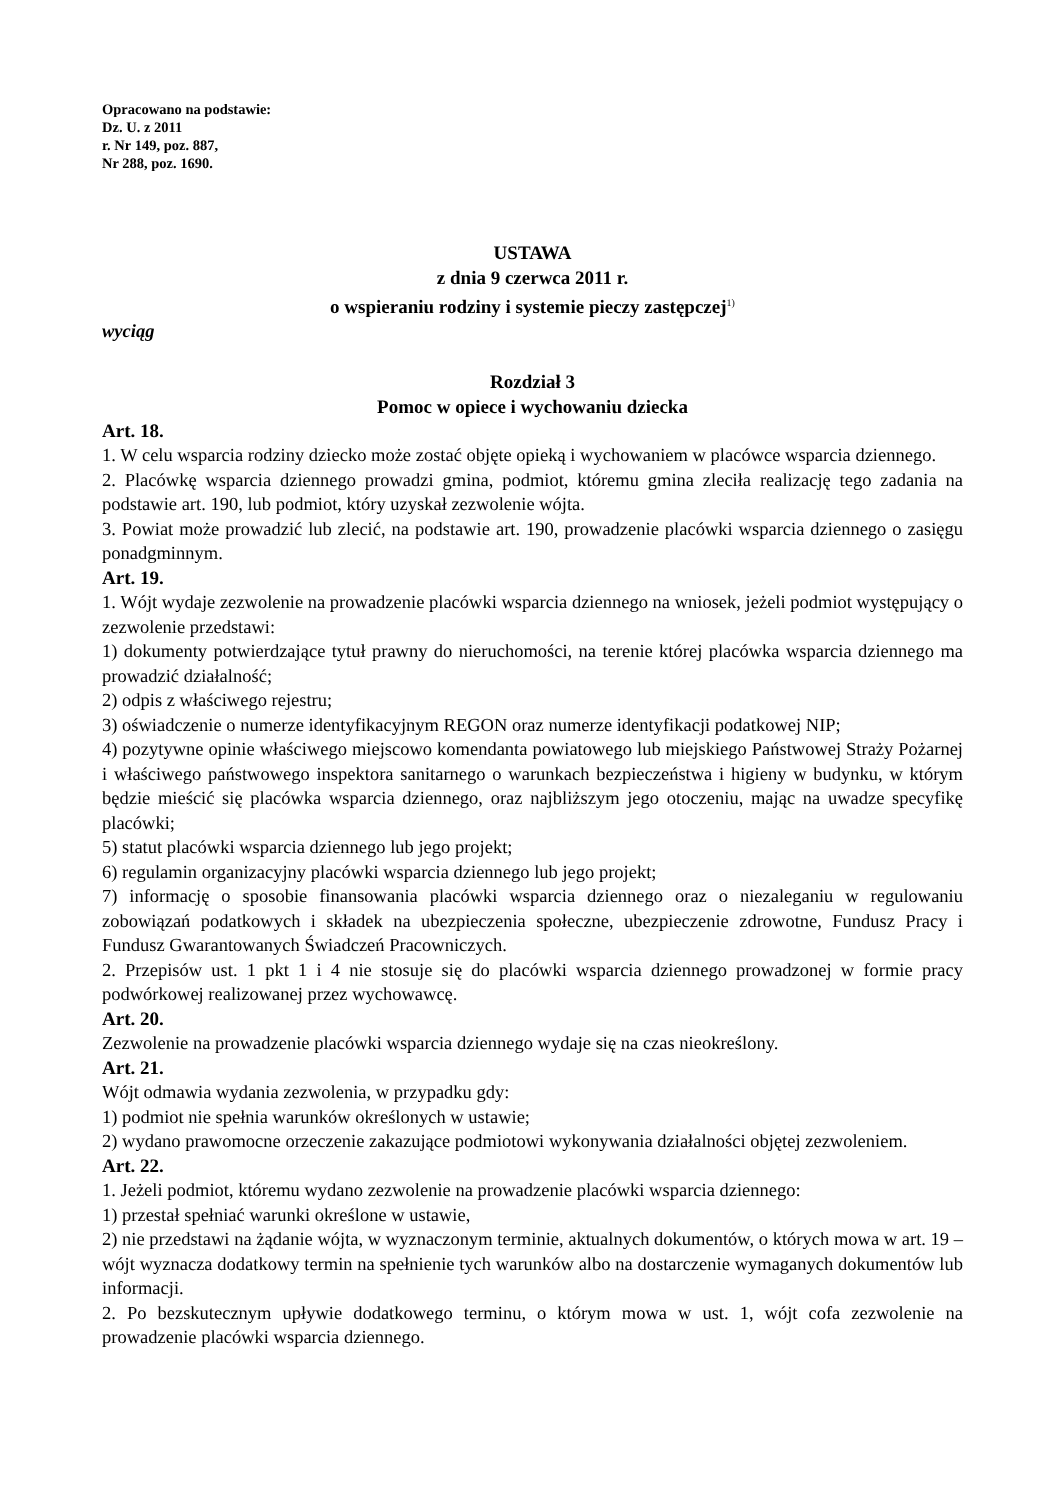Opracowano na podstawie:
Dz. U. z 2011
r. Nr 149, poz. 887,
Nr 288, poz. 1690.
USTAWA
z dnia 9 czerwca 2011 r.
o wspieraniu rodziny i systemie pieczy zastępczej<sup>1)</sup>
wyciąg
Rozdział 3
Pomoc w opiece i wychowaniu dziecka
Art. 18.
1. W celu wsparcia rodziny dziecko może zostać objęte opieką i wychowaniem w placówce wsparcia dziennego.
2. Placówkę wsparcia dziennego prowadzi gmina, podmiot, któremu gmina zleciła realizację tego zadania na podstawie art. 190, lub podmiot, który uzyskał zezwolenie wójta.
3. Powiat może prowadzić lub zlecić, na podstawie art. 190, prowadzenie placówki wsparcia dziennego o zasięgu ponadgminnym.
Art. 19.
1. Wójt wydaje zezwolenie na prowadzenie placówki wsparcia dziennego na wniosek, jeżeli podmiot występujący o zezwolenie przedstawi:
1) dokumenty potwierdzające tytuł prawny do nieruchomości, na terenie której placówka wsparcia dziennego ma prowadzić działalność;
2) odpis z właściwego rejestru;
3) oświadczenie o numerze identyfikacyjnym REGON oraz numerze identyfikacji podatkowej NIP;
4) pozytywne opinie właściwego miejscowo komendanta powiatowego lub miejskiego Państwowej Straży Pożarnej i właściwego państwowego inspektora sanitarnego o warunkach bezpieczeństwa i higieny w budynku, w którym będzie mieścić się placówka wsparcia dziennego, oraz najbliższym jego otoczeniu, mając na uwadze specyfikę placówki;
5) statut placówki wsparcia dziennego lub jego projekt;
6) regulamin organizacyjny placówki wsparcia dziennego lub jego projekt;
7) informację o sposobie finansowania placówki wsparcia dziennego oraz o niezaleganiu w regulowaniu zobowiązań podatkowych i składek na ubezpieczenia społeczne, ubezpieczenie zdrowotne, Fundusz Pracy i Fundusz Gwarantowanych Świadczeń Pracowniczych.
2. Przepisów ust. 1 pkt 1 i 4 nie stosuje się do placówki wsparcia dziennego prowadzonej w formie pracy podwórkowej realizowanej przez wychowawcę.
Art. 20.
Zezwolenie na prowadzenie placówki wsparcia dziennego wydaje się na czas nieokreślony.
Art. 21.
Wójt odmawia wydania zezwolenia, w przypadku gdy:
1) podmiot nie spełnia warunków określonych w ustawie;
2) wydano prawomocne orzeczenie zakazujące podmiotowi wykonywania działalności objętej zezwoleniem.
Art. 22.
1. Jeżeli podmiot, któremu wydano zezwolenie na prowadzenie placówki wsparcia dziennego:
1) przestał spełniać warunki określone w ustawie,
2) nie przedstawi na żądanie wójta, w wyznaczonym terminie, aktualnych dokumentów, o których mowa w art. 19 – wójt wyznacza dodatkowy termin na spełnienie tych warunków albo na dostarczenie wymaganych dokumentów lub informacji.
2. Po bezskutecznym upływie dodatkowego terminu, o którym mowa w ust. 1, wójt cofa zezwolenie na prowadzenie placówki wsparcia dziennego.